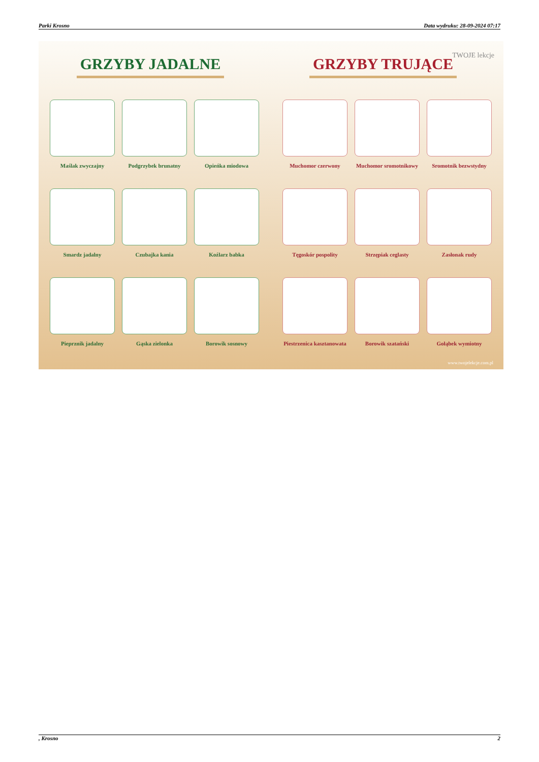Parki Krosno Data wydruku: 28-09-2024 07:17
GRZYBY JADALNE
Maślak zwyczajny
Podgrzybek brunatny
Opieńka miodowa
Smardz jadalny
Czubajka kania
Koźlarz babka
Pieprznik jadalny
Gąska zielonka
Borowik sosnowy
GRZYBY TRUJĄCE
Muchomor czerwony
Muchomor sromotnikowy
Sromotnik bezwstydny
Tęgoskór pospolity
Strzępiak ceglasty
Zasłonak rudy
Piestrzenica kasztanowata
Borowik szatański
Gołąbek wymiotny
TWOJE lekcje
www.twojelekcje.com.pl
, Krosno 2